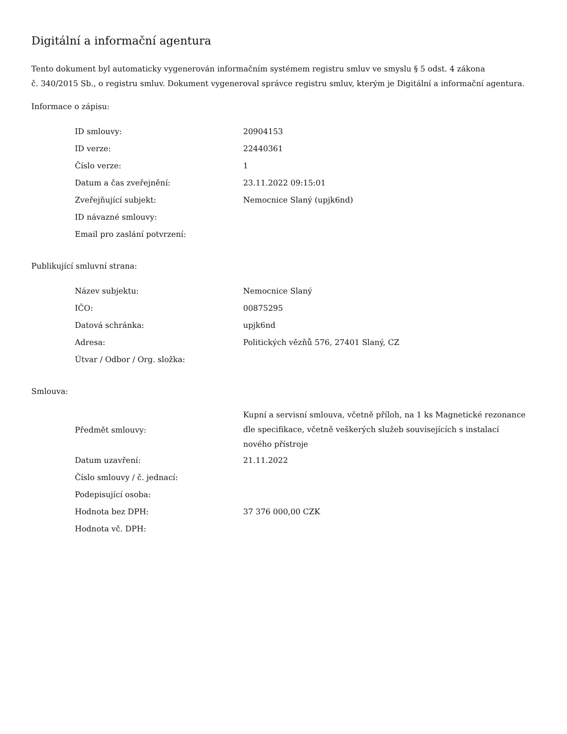Digitální a informační agentura
Tento dokument byl automaticky vygenerován informačním systémem registru smluv ve smyslu § 5 odst. 4 zákona
č. 340/2015 Sb., o registru smluv. Dokument vygeneroval správce registru smluv, kterým je Digitální a informační agentura.
Informace o zápisu:
| ID smlouvy: | 20904153 |
| ID verze: | 22440361 |
| Číslo verze: | 1 |
| Datum a čas zveřejnění: | 23.11.2022 09:15:01 |
| Zveřejňující subjekt: | Nemocnice Slaný (upjk6nd) |
| ID návazné smlouvy: | |
| Email pro zaslání potvrzení: | |
Publikující smluvní strana:
| Název subjektu: | Nemocnice Slaný |
| IČO: | 00875295 |
| Datová schránka: | upjk6nd |
| Adresa: | Politických vězňů 576, 27401 Slaný, CZ |
| Útvar / Odbor / Org. složka: | |
Smlouva:
| Předmět smlouvy: | Kupní a servisní smlouva, včetně příloh, na 1 ks Magnetické rezonance dle specifikace, včetně veškerých služeb souvisejících s instalací nového přístroje |
| Datum uzavření: | 21.11.2022 |
| Číslo smlouvy / č. jednací: | |
| Podepisující osoba: | |
| Hodnota bez DPH: | 37 376 000,00 CZK |
| Hodnota vč. DPH: | |